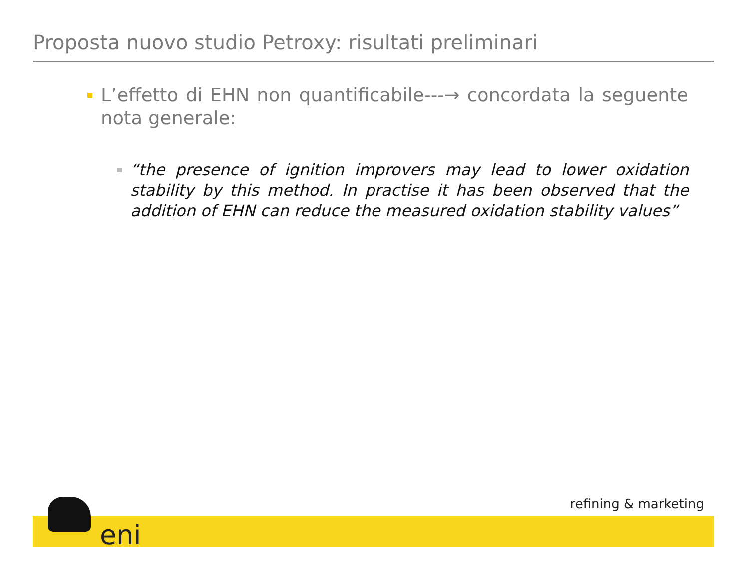Proposta nuovo studio Petroxy: risultati preliminari
L’effetto di EHN non quantificabile---→ concordata la seguente nota generale:
“the presence of ignition improvers may lead to lower oxidation stability by this method. In practise it has been observed that the addition of EHN can reduce the measured oxidation stability values”
eni
refining & marketing